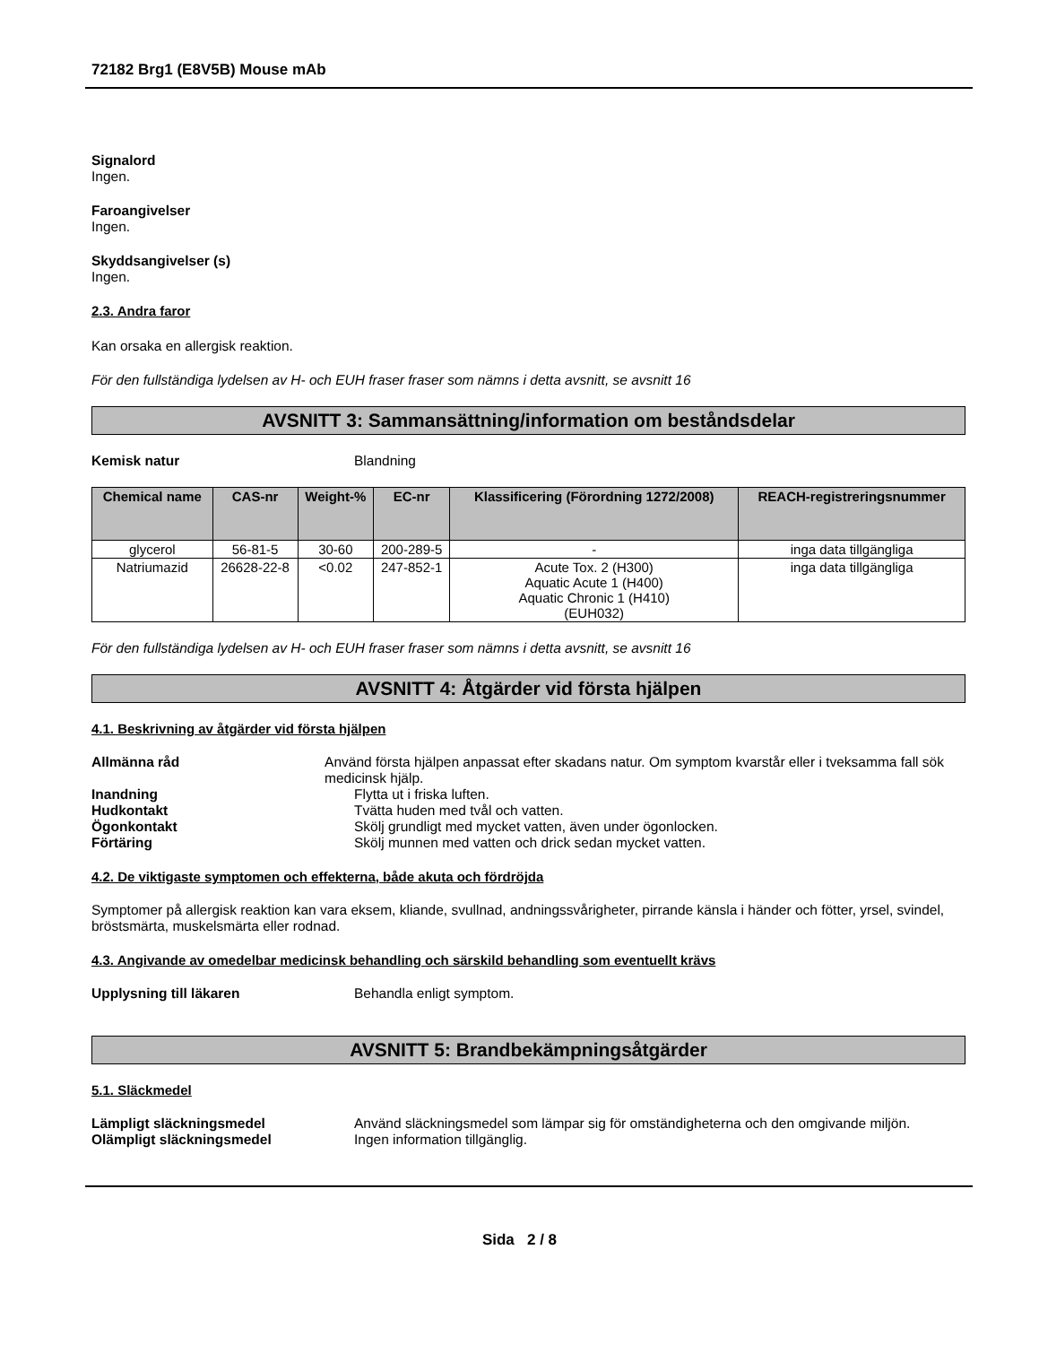72182 Brg1 (E8V5B) Mouse mAb
Signalord
Ingen.
Faroangivelser
Ingen.
Skyddsangivelser (s)
Ingen.
2.3. Andra faror
Kan orsaka en allergisk reaktion.
För den fullständiga lydelsen av H- och EUH fraser fraser som nämns i detta avsnitt, se avsnitt 16
AVSNITT 3: Sammansättning/information om beståndsdelar
Kemisk natur Blandning
| Chemical name | CAS-nr | Weight-% | EC-nr | Klassificering (Förordning 1272/2008) | REACH-registreringsnummer |
| --- | --- | --- | --- | --- | --- |
| glycerol | 56-81-5 | 30-60 | 200-289-5 | - | inga data tillgängliga |
| Natriumazid | 26628-22-8 | <0.02 | 247-852-1 | Acute Tox. 2 (H300) Aquatic Acute 1 (H400) Aquatic Chronic 1 (H410) (EUH032) | inga data tillgängliga |
För den fullständiga lydelsen av H- och EUH fraser fraser som nämns i detta avsnitt, se avsnitt 16
AVSNITT 4: Åtgärder vid första hjälpen
4.1. Beskrivning av åtgärder vid första hjälpen
Allmänna råd Använd första hjälpen anpassat efter skadans natur. Om symptom kvarstår eller i tveksamma fall sök medicinsk hjälp.
Inandning Flytta ut i friska luften.
Hudkontakt Tvätta huden med tvål och vatten.
Ögonkontakt Skölj grundligt med mycket vatten, även under ögonlocken.
Förtäring Skölj munnen med vatten och drick sedan mycket vatten.
4.2. De viktigaste symptomen och effekterna, både akuta och fördröjda
Symptomer på allergisk reaktion kan vara eksem, kliande, svullnad, andningssvårigheter, pirrande känsla i händer och fötter, yrsel, svindel, bröstsmärta, muskelsmärta eller rodnad.
4.3. Angivande av omedelbar medicinsk behandling och särskild behandling som eventuellt krävs
Upplysning till läkaren Behandla enligt symptom.
AVSNITT 5: Brandbekämpningsåtgärder
5.1. Släckmedel
Lämpligt släckningsmedel Använd släckningsmedel som lämpar sig för omständigheterna och den omgivande miljön.
Olämpligt släckningsmedel Ingen information tillgänglig.
Sida 2 / 8